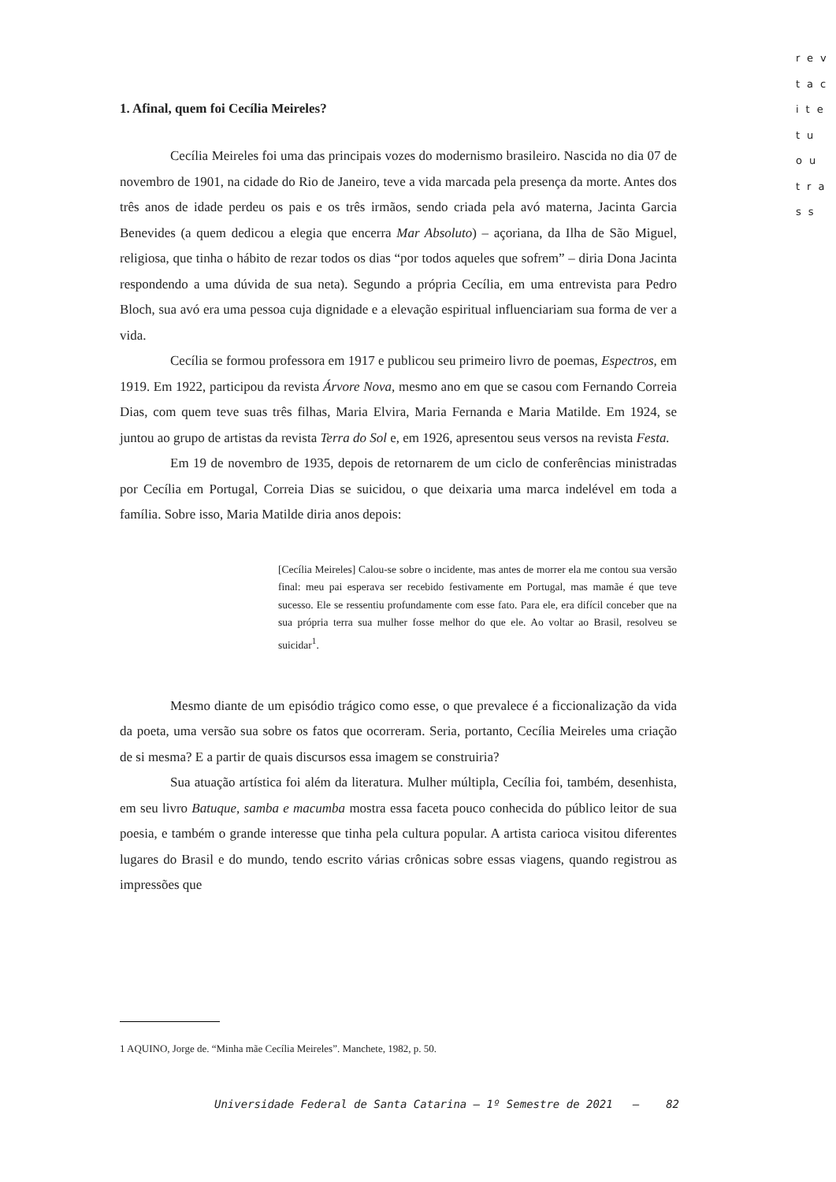rev
tac
ite
tu
ou
tra
ss
1. Afinal, quem foi Cecília Meireles?
Cecília Meireles foi uma das principais vozes do modernismo brasileiro. Nascida no dia 07 de novembro de 1901, na cidade do Rio de Janeiro, teve a vida marcada pela presença da morte. Antes dos três anos de idade perdeu os pais e os três irmãos, sendo criada pela avó materna, Jacinta Garcia Benevides (a quem dedicou a elegia que encerra Mar Absoluto) – açoriana, da Ilha de São Miguel, religiosa, que tinha o hábito de rezar todos os dias “por todos aqueles que sofrem” – diria Dona Jacinta respondendo a uma dúvida de sua neta). Segundo a própria Cecília, em uma entrevista para Pedro Bloch, sua avó era uma pessoa cuja dignidade e a elevação espiritual influenciariam sua forma de ver a vida.
Cecília se formou professora em 1917 e publicou seu primeiro livro de poemas, Espectros, em 1919. Em 1922, participou da revista Árvore Nova, mesmo ano em que se casou com Fernando Correia Dias, com quem teve suas três filhas, Maria Elvira, Maria Fernanda e Maria Matilde. Em 1924, se juntou ao grupo de artistas da revista Terra do Sol e, em 1926, apresentou seus versos na revista Festa.
Em 19 de novembro de 1935, depois de retornarem de um ciclo de conferências ministradas por Cecília em Portugal, Correia Dias se suicidou, o que deixaria uma marca indelével em toda a família. Sobre isso, Maria Matilde diria anos depois:
[Cecília Meireles] Calou-se sobre o incidente, mas antes de morrer ela me contou sua versão final: meu pai esperava ser recebido festivamente em Portugal, mas mamãe é que teve sucesso. Ele se ressentiu profundamente com esse fato. Para ele, era difícil conceber que na sua própria terra sua mulher fosse melhor do que ele. Ao voltar ao Brasil, resolveu se suicidar<sup>1</sup>.
Mesmo diante de um episódio trágico como esse, o que prevalece é a ficcionalização da vida da poeta, uma versão sua sobre os fatos que ocorreram. Seria, portanto, Cecília Meireles uma criação de si mesma? E a partir de quais discursos essa imagem se construiria?
Sua atuação artística foi além da literatura. Mulher múltipla, Cecília foi, também, desenhista, em seu livro Batuque, samba e macumba mostra essa faceta pouco conhecida do público leitor de sua poesia, e também o grande interesse que tinha pela cultura popular. A artista carioca visitou diferentes lugares do Brasil e do mundo, tendo escrito várias crônicas sobre essas viagens, quando registrou as impressões que
1 AQUINO, Jorge de. “Minha mãe Cecília Meireles”. Manchete, 1982, p. 50.
Universidade Federal de Santa Catarina – 1º Semestre de 2021 – 82